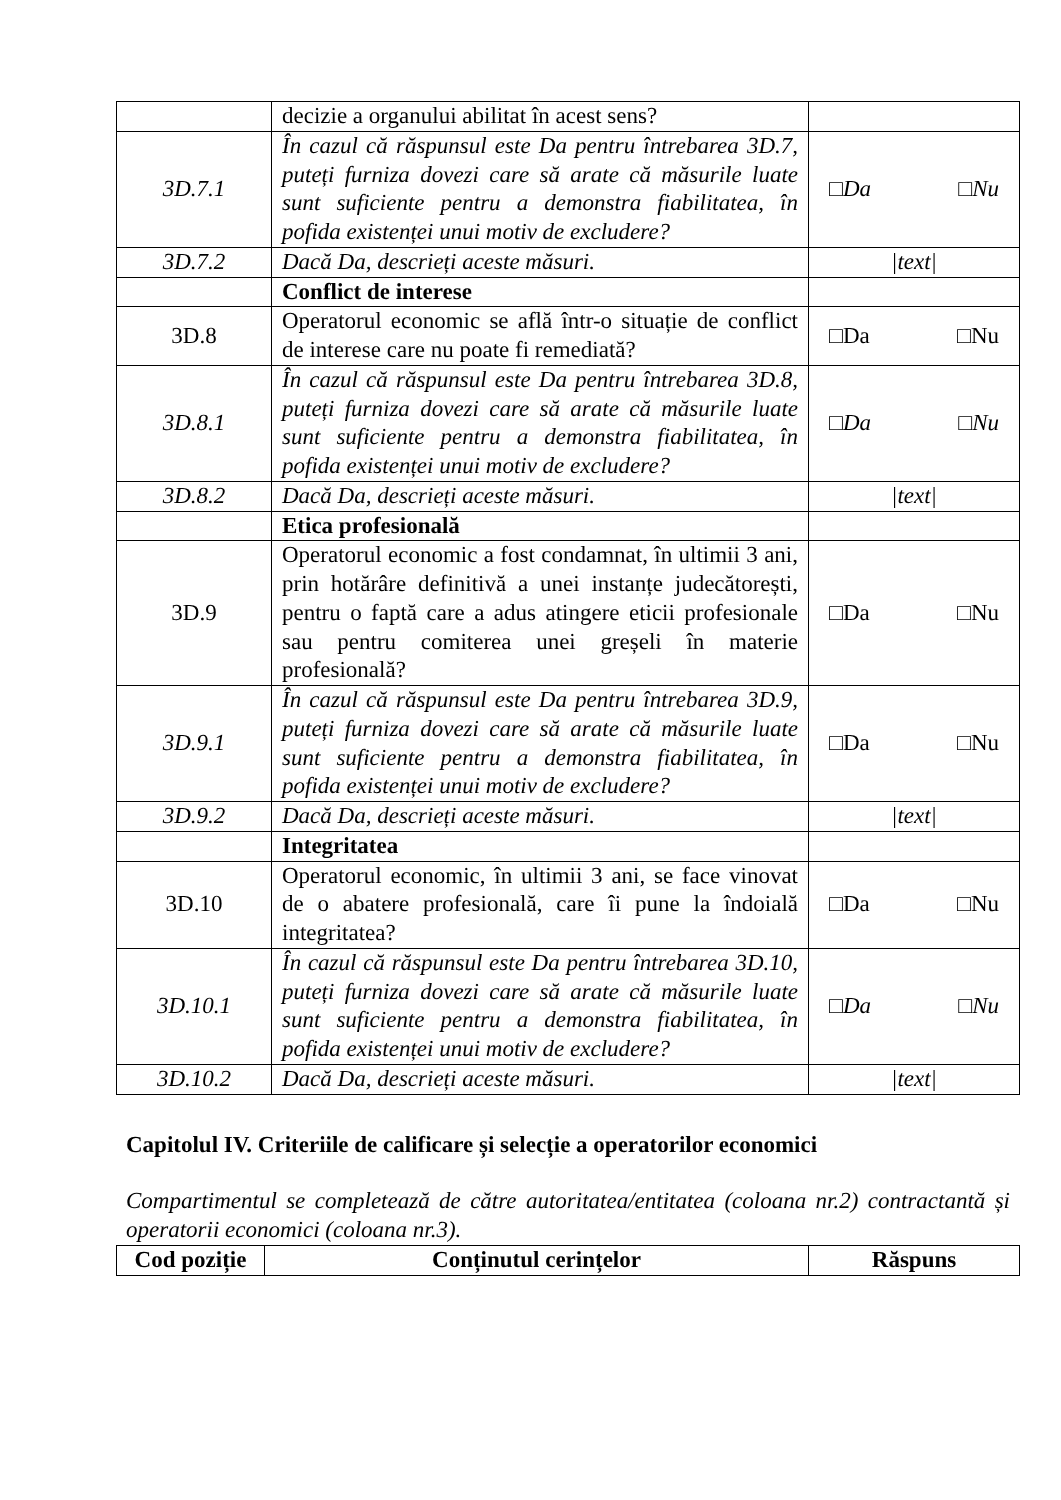| | decizie a organului abilitat în acest sens? | |
| 3D.7.1 | În cazul că răspunsul este Da pentru întrebarea 3D.7, puteți furniza dovezi care să arate că măsurile luate sunt suficiente pentru a demonstra fiabilitatea, în pofida existenței unui motiv de excludere? | □Da □Nu |
| 3D.7.2 | Dacă Da, descrieți aceste măsuri. | /text/ |
| | Conflict de interese | |
| 3D.8 | Operatorul economic se află într-o situație de conflict de interese care nu poate fi remediată? | □Da □Nu |
| 3D.8.1 | În cazul că răspunsul este Da pentru întrebarea 3D.8, puteți furniza dovezi care să arate că măsurile luate sunt suficiente pentru a demonstra fiabilitatea, în pofida existenței unui motiv de excludere? | □Da □Nu |
| 3D.8.2 | Dacă Da, descrieți aceste măsuri. | /text/ |
| | Etica profesională | |
| 3D.9 | Operatorul economic a fost condamnat, în ultimii 3 ani, prin hotărâre definitivă a unei instanțe judecătorești, pentru o faptă care a adus atingere eticii profesionale sau pentru comiterea unei greșeli în materie profesională? | □Da □Nu |
| 3D.9.1 | În cazul că răspunsul este Da pentru întrebarea 3D.9, puteți furniza dovezi care să arate că măsurile luate sunt suficiente pentru a demonstra fiabilitatea, în pofida existenței unui motiv de excludere? | □Da □Nu |
| 3D.9.2 | Dacă Da, descrieți aceste măsuri. | /text/ |
| | Integritatea | |
| 3D.10 | Operatorul economic, în ultimii 3 ani, se face vinovat de o abatere profesională, care îi pune la îndoială integritatea? | □Da □Nu |
| 3D.10.1 | În cazul că răspunsul este Da pentru întrebarea 3D.10, puteți furniza dovezi care să arate că măsurile luate sunt suficiente pentru a demonstra fiabilitatea, în pofida existenței unui motiv de excludere? | □Da □Nu |
| 3D.10.2 | Dacă Da, descrieți aceste măsuri. | /text/ |
Capitolul IV. Criteriile de calificare și selecție a operatorilor economici
Compartimentul se completează de către autoritatea/entitatea (coloana nr.2) contractantă și operatorii economici (coloana nr.3).
| Cod poziție | Conținutul cerințelor | Răspuns |
| --- | --- | --- |